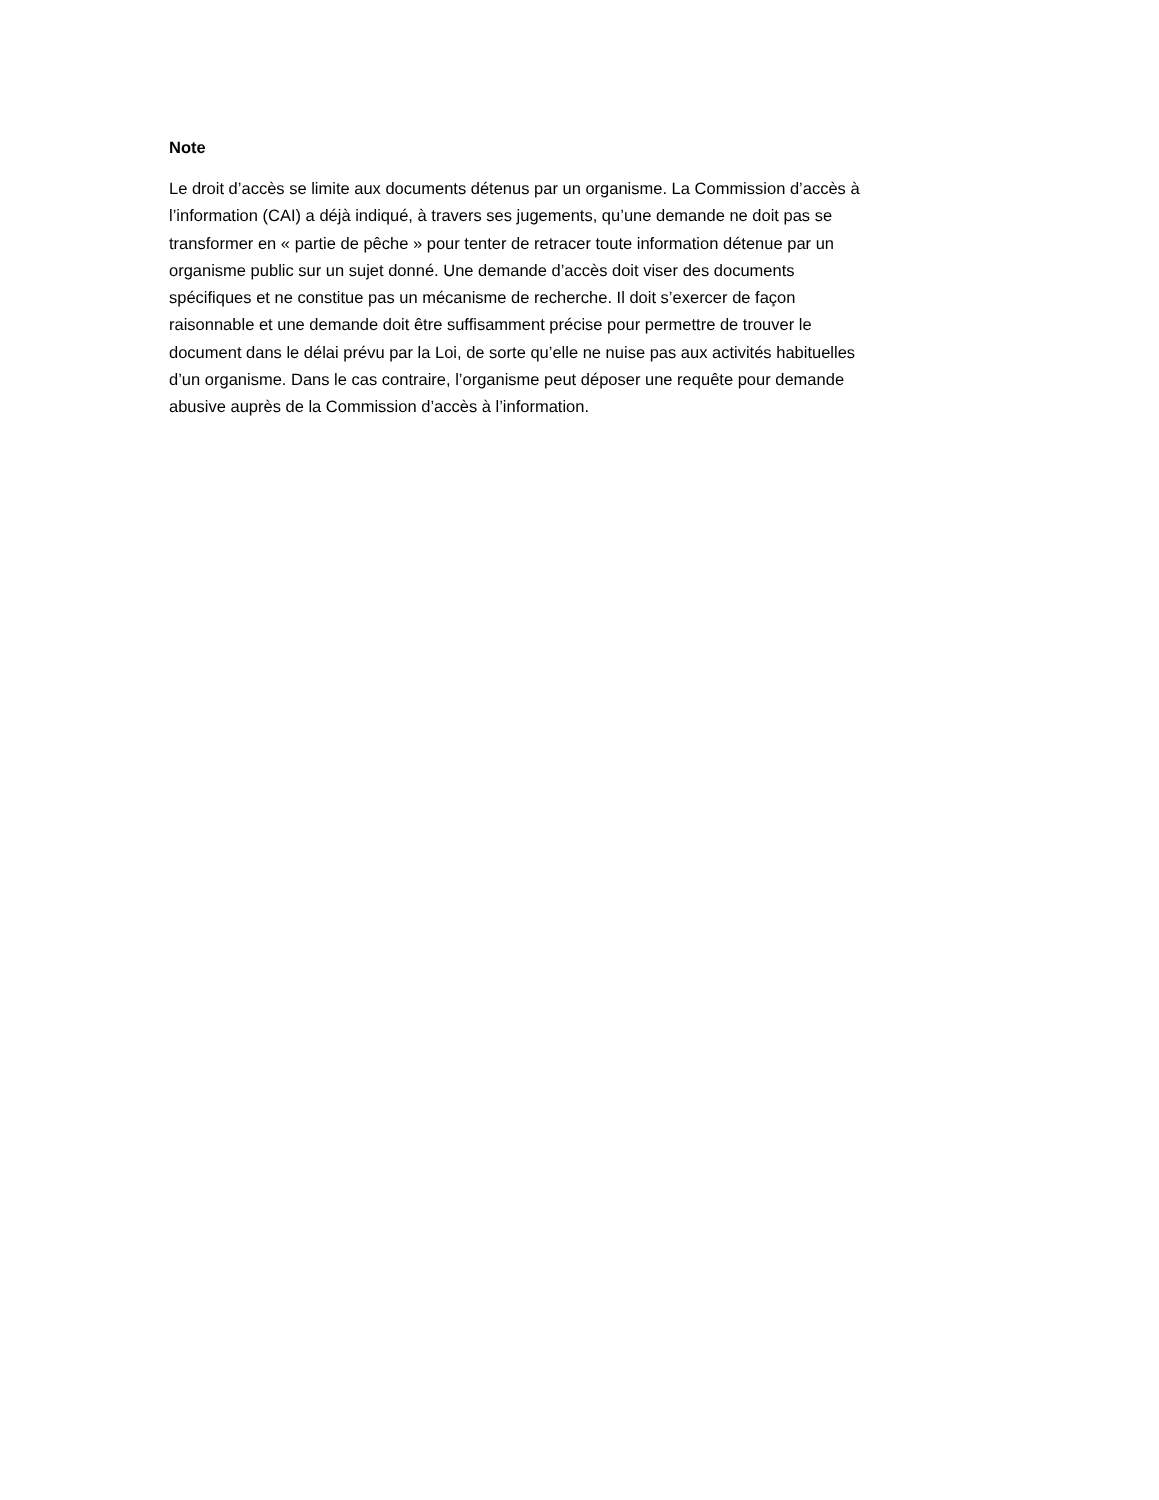Note
Le droit d’accès se limite aux documents détenus par un organisme. La Commission d’accès à
l’information (CAI) a déjà indiqué, à travers ses jugements, qu’une demande ne doit pas se
transformer en « partie de pêche » pour tenter de retracer toute information détenue par un
organisme public sur un sujet donné. Une demande d’accès doit viser des documents
spécifiques et ne constitue pas un mécanisme de recherche. Il doit s’exercer de façon
raisonnable et une demande doit être suffisamment précise pour permettre de trouver le
document dans le délai prévu par la Loi, de sorte qu’elle ne nuise pas aux activités habituelles
d’un organisme. Dans le cas contraire, l’organisme peut déposer une requête pour demande
abusive auprès de la Commission d’accès à l’information.